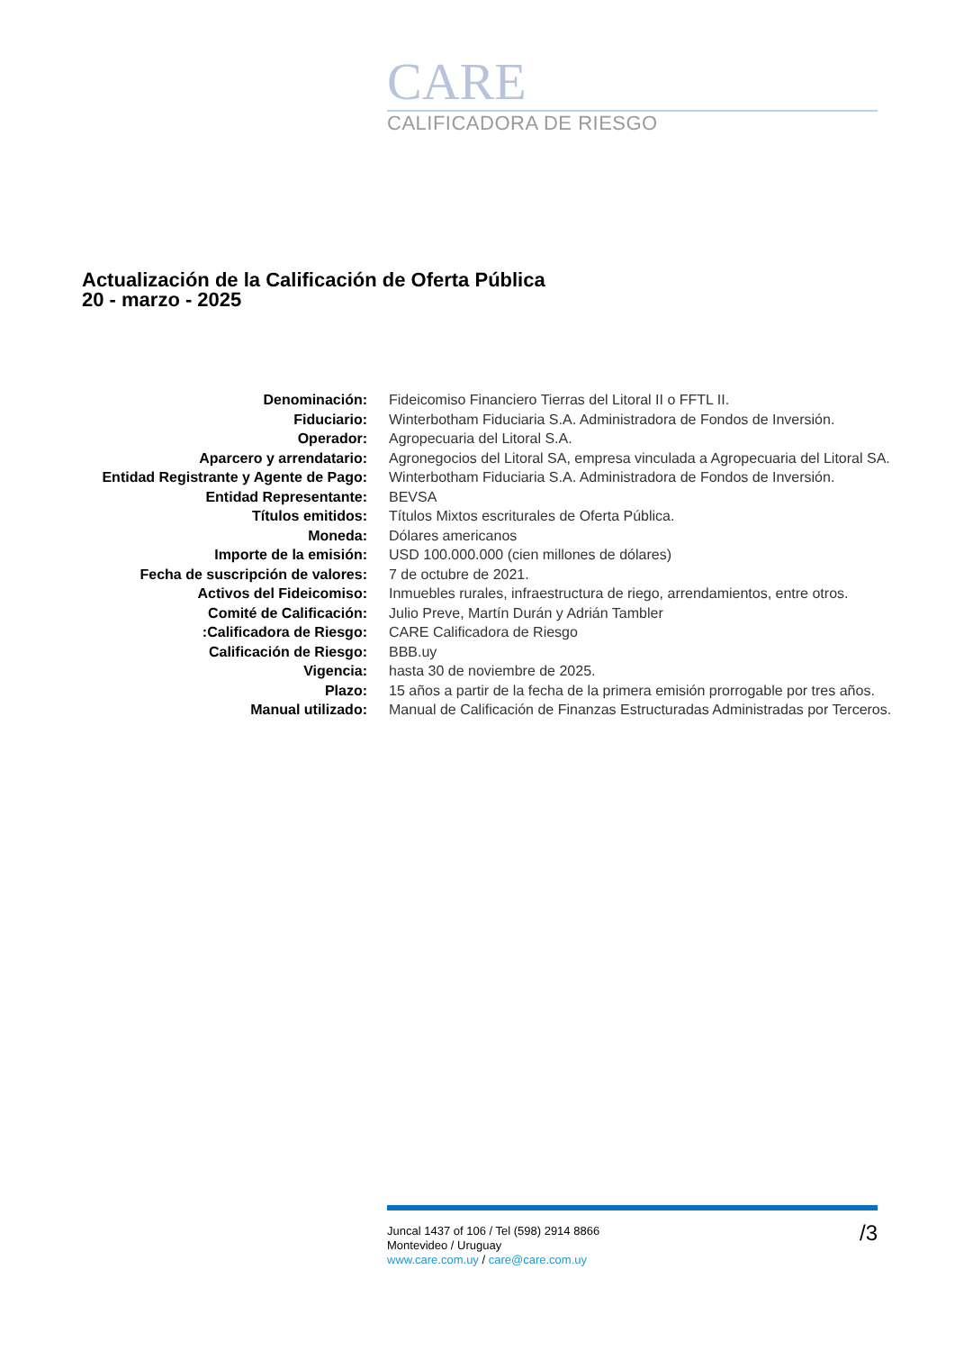CARE
CALIFICADORA DE RIESGO
Actualización de la Calificación de Oferta Pública
20 - marzo - 2025
| Denominación: | Fideicomiso Financiero Tierras del Litoral II o FFTL II. |
| Fiduciario: | Winterbotham Fiduciaria S.A. Administradora de Fondos de Inversión. |
| Operador: | Agropecuaria del Litoral S.A. |
| Aparcero y arrendatario: | Agronegocios del Litoral SA, empresa vinculada a Agropecuaria del Litoral SA. |
| Entidad Registrante y Agente de Pago: | Winterbotham Fiduciaria S.A. Administradora de Fondos de Inversión. |
| Entidad Representante: | BEVSA |
| Títulos emitidos: | Títulos Mixtos escriturales de Oferta Pública. |
| Moneda: | Dólares americanos |
| Importe de la emisión: | USD 100.000.000 (cien millones de dólares) |
| Fecha de suscripción de valores: | 7 de octubre de 2021. |
| Activos del Fideicomiso: | Inmuebles rurales, infraestructura de riego, arrendamientos, entre otros. |
| Comité de Calificación: | Julio Preve, Martín Durán y Adrián Tambler |
| :Calificadora de Riesgo: | CARE Calificadora de Riesgo |
| Calificación de Riesgo: | BBB.uy |
| Vigencia: | hasta 30 de noviembre de 2025. |
| Plazo: | 15 años a partir de la fecha de la primera emisión prorrogable por tres años. |
| Manual utilizado: | Manual de Calificación de Finanzas Estructuradas Administradas por Terceros. |
/3 Juncal 1437 of 106 / Tel (598) 2914 8866
Montevideo / Uruguay
www.care.com.uy / care@care.com.uy